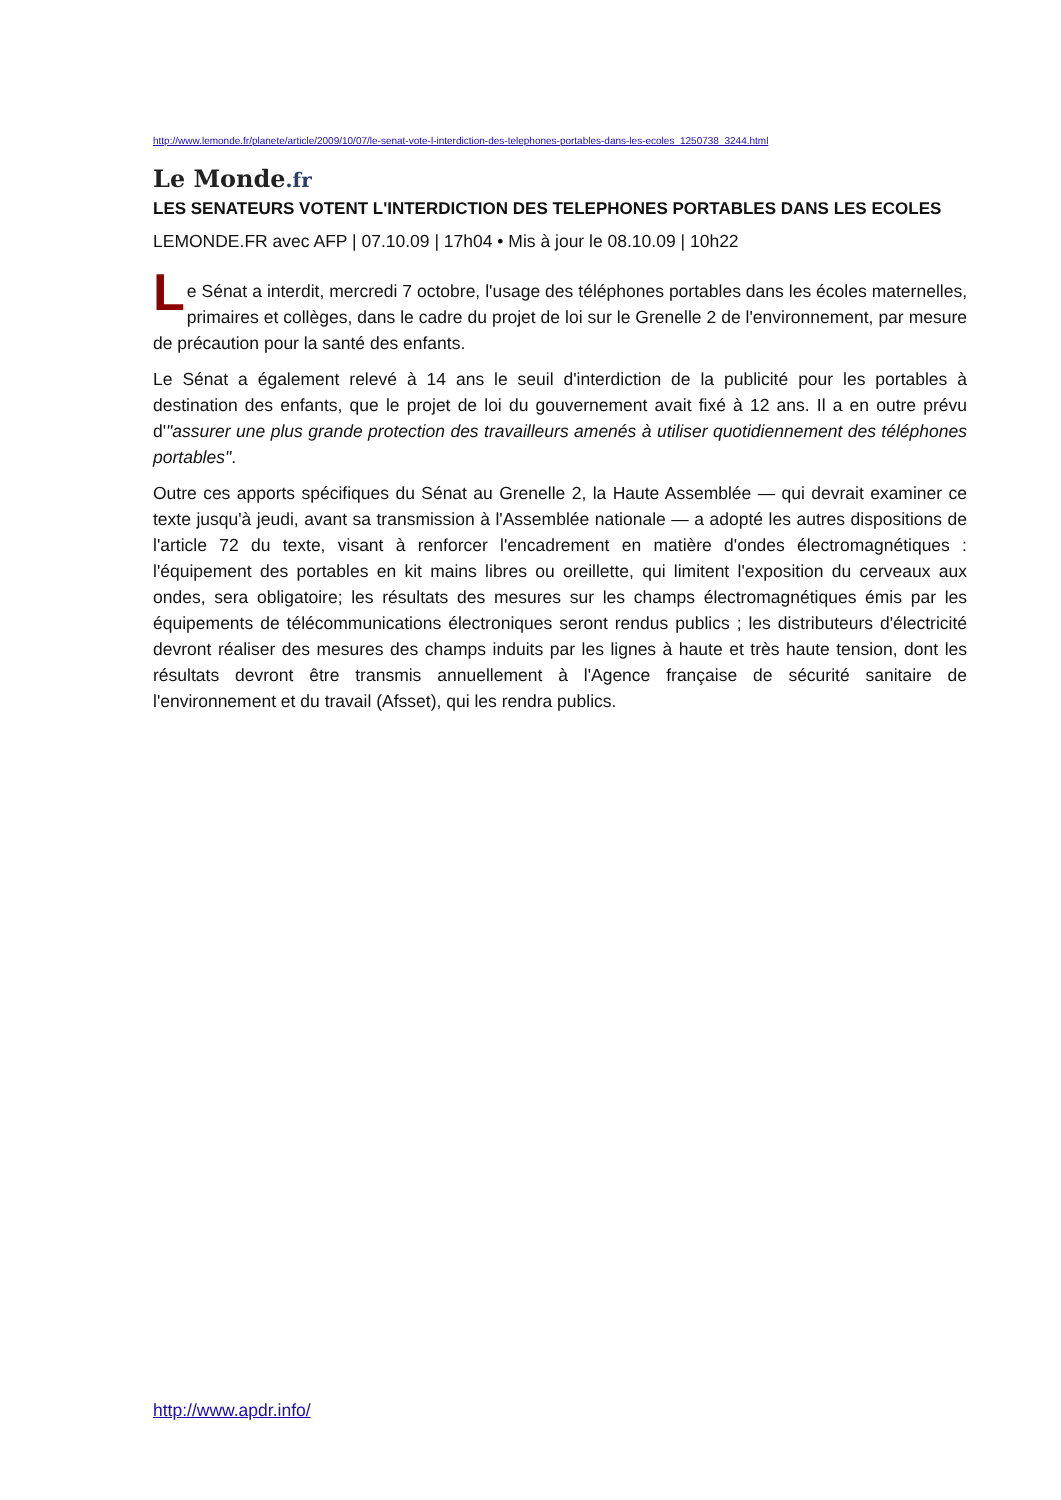http://www.lemonde.fr/planete/article/2009/10/07/le-senat-vote-l-interdiction-des-telephones-portables-dans-les-ecoles_1250738_3244.html
Le Monde.fr
LES SENATEURS VOTENT L'INTERDICTION DES TELEPHONES PORTABLES DANS LES ECOLES
LEMONDE.FR avec AFP | 07.10.09 | 17h04 • Mis à jour le 08.10.09 | 10h22
Le Sénat a interdit, mercredi 7 octobre, l'usage des téléphones portables dans les écoles maternelles, primaires et collèges, dans le cadre du projet de loi sur le Grenelle 2 de l'environnement, par mesure de précaution pour la santé des enfants.
Le Sénat a également relevé à 14 ans le seuil d'interdiction de la publicité pour les portables à destination des enfants, que le projet de loi du gouvernement avait fixé à 12 ans. Il a en outre prévu d'"assurer une plus grande protection des travailleurs amenés à utiliser quotidiennement des téléphones portables".
Outre ces apports spécifiques du Sénat au Grenelle 2, la Haute Assemblée — qui devrait examiner ce texte jusqu'à jeudi, avant sa transmission à l'Assemblée nationale — a adopté les autres dispositions de l'article 72 du texte, visant à renforcer l'encadrement en matière d'ondes électromagnétiques : l'équipement des portables en kit mains libres ou oreillette, qui limitent l'exposition du cerveaux aux ondes, sera obligatoire; les résultats des mesures sur les champs électromagnétiques émis par les équipements de télécommunications électroniques seront rendus publics ; les distributeurs d'électricité devront réaliser des mesures des champs induits par les lignes à haute et très haute tension, dont les résultats devront être transmis annuellement à l'Agence française de sécurité sanitaire de l'environnement et du travail (Afsset), qui les rendra publics.
http://www.apdr.info/